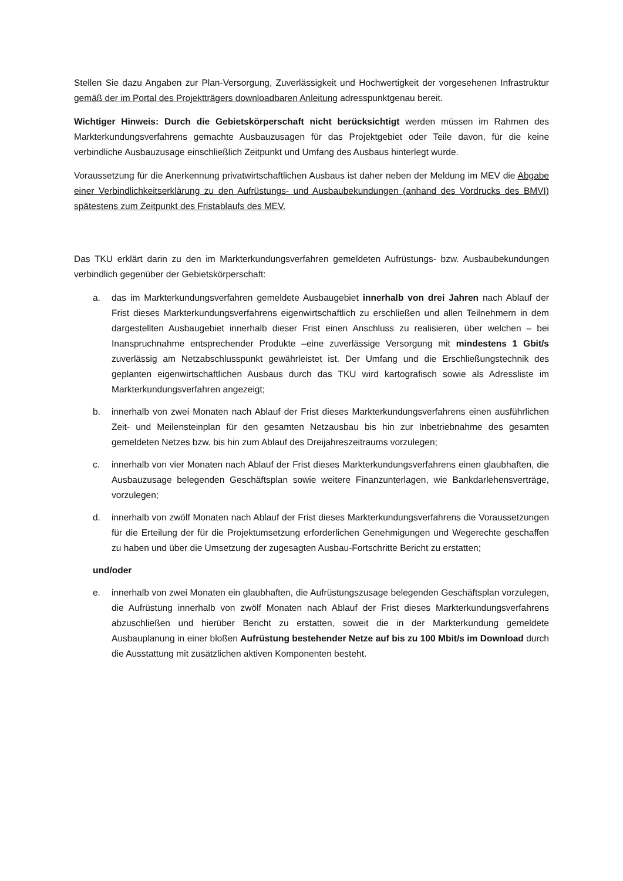Stellen Sie dazu Angaben zur Plan-Versorgung, Zuverlässigkeit und Hochwertigkeit der vorgesehenen Infrastruktur gemäß der im Portal des Projektträgers downloadbaren Anleitung adresspunktgenau bereit.
Wichtiger Hinweis: Durch die Gebietskörperschaft nicht berücksichtigt werden müssen im Rahmen des Markterkundungsverfahrens gemachte Ausbauzusagen für das Projektgebiet oder Teile davon, für die keine verbindliche Ausbauzusage einschließlich Zeitpunkt und Umfang des Ausbaus hinterlegt wurde.
Voraussetzung für die Anerkennung privatwirtschaftlichen Ausbaus ist daher neben der Meldung im MEV die Abgabe einer Verbindlichkeitserklärung zu den Aufrüstungs- und Ausbaubekundungen (anhand des Vordrucks des BMVI) spätestens zum Zeitpunkt des Fristablaufs des MEV.
Das TKU erklärt darin zu den im Markterkundungsverfahren gemeldeten Aufrüstungs- bzw. Ausbaubekundungen verbindlich gegenüber der Gebietskörperschaft:
a. das im Markterkundungsverfahren gemeldete Ausbaugebiet innerhalb von drei Jahren nach Ablauf der Frist dieses Markterkundungsverfahrens eigenwirtschaftlich zu erschließen und allen Teilnehmern in dem dargestellten Ausbaugebiet innerhalb dieser Frist einen Anschluss zu realisieren, über welchen – bei Inanspruchnahme entsprechender Produkte –eine zuverlässige Versorgung mit mindestens 1 Gbit/s zuverlässig am Netzabschlusspunkt gewährleistet ist. Der Umfang und die Erschließungstechnik des geplanten eigenwirtschaftlichen Ausbaus durch das TKU wird kartografisch sowie als Adressliste im Markterkundungsverfahren angezeigt;
b. innerhalb von zwei Monaten nach Ablauf der Frist dieses Markterkundungsverfahrens einen ausführlichen Zeit- und Meilensteinplan für den gesamten Netzausbau bis hin zur Inbetriebnahme des gesamten gemeldeten Netzes bzw. bis hin zum Ablauf des Dreijahreszeitraums vorzulegen;
c. innerhalb von vier Monaten nach Ablauf der Frist dieses Markterkundungsverfahrens einen glaubhaften, die Ausbauzusage belegenden Geschäftsplan sowie weitere Finanzunterlagen, wie Bankdarlehensverträge, vorzulegen;
d. innerhalb von zwölf Monaten nach Ablauf der Frist dieses Markterkundungsverfahrens die Voraussetzungen für die Erteilung der für die Projektumsetzung erforderlichen Genehmigungen und Wegerechte geschaffen zu haben und über die Umsetzung der zugesagten Ausbau-Fortschritte Bericht zu erstatten;
und/oder
e. innerhalb von zwei Monaten ein glaubhaften, die Aufrüstungszusage belegenden Geschäftsplan vorzulegen, die Aufrüstung innerhalb von zwölf Monaten nach Ablauf der Frist dieses Markterkundungsverfahrens abzuschließen und hierüber Bericht zu erstatten, soweit die in der Markterkundung gemeldete Ausbauplanung in einer bloßen Aufrüstung bestehender Netze auf bis zu 100 Mbit/s im Download durch die Ausstattung mit zusätzlichen aktiven Komponenten besteht.